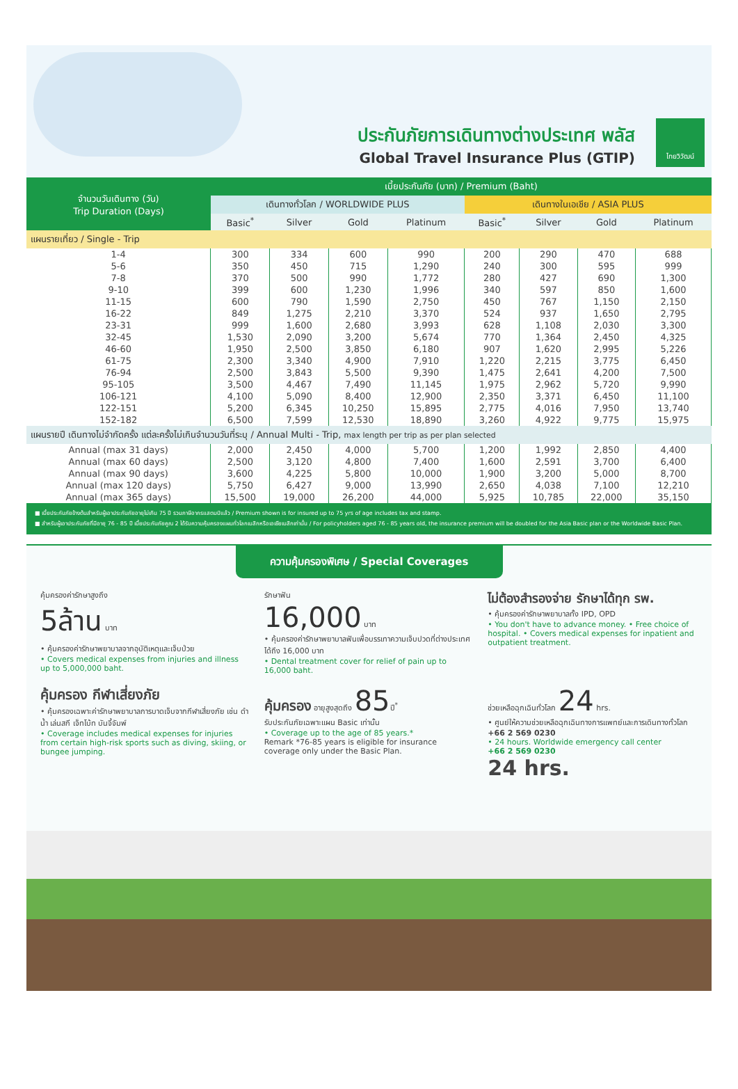ประกันภัยการเดินทางต่างประเทศ พลัส
Global Travel Insurance Plus (GTIP)
ไทยวิวัฒน์
| จำนวนวันเดินทาง (วัน) Trip Duration (Days) | เบี้ยประกันภัย (บาท) / Premium (Baht) | | | | | | | |
| --- | --- | --- | --- | --- | --- | --- | --- | --- |
| | เดินทางทั่วโลก / WORLDWIDE PLUS | | | | เดินทางในเอเชีย / ASIA PLUS | | | |
| | Basic<sup>*</sup> | Silver | Gold | Platinum | Basic<sup>*</sup> | Silver | Gold | Platinum |
| แผนรายเที่ยว / Single - Trip | | | | | | | | |
| 1-4 | 300 | 334 | 600 | 990 | 200 | 290 | 470 | 688 |
| 5-6 | 350 | 450 | 715 | 1,290 | 240 | 300 | 595 | 999 |
| 7-8 | 370 | 500 | 990 | 1,772 | 280 | 427 | 690 | 1,300 |
| 9-10 | 399 | 600 | 1,230 | 1,996 | 340 | 597 | 850 | 1,600 |
| 11-15 | 600 | 790 | 1,590 | 2,750 | 450 | 767 | 1,150 | 2,150 |
| 16-22 | 849 | 1,275 | 2,210 | 3,370 | 524 | 937 | 1,650 | 2,795 |
| 23-31 | 999 | 1,600 | 2,680 | 3,993 | 628 | 1,108 | 2,030 | 3,300 |
| 32-45 | 1,530 | 2,090 | 3,200 | 5,674 | 770 | 1,364 | 2,450 | 4,325 |
| 46-60 | 1,950 | 2,500 | 3,850 | 6,180 | 907 | 1,620 | 2,995 | 5,226 |
| 61-75 | 2,300 | 3,340 | 4,900 | 7,910 | 1,220 | 2,215 | 3,775 | 6,450 |
| 76-94 | 2,500 | 3,843 | 5,500 | 9,390 | 1,475 | 2,641 | 4,200 | 7,500 |
| 95-105 | 3,500 | 4,467 | 7,490 | 11,145 | 1,975 | 2,962 | 5,720 | 9,990 |
| 106-121 | 4,100 | 5,090 | 8,400 | 12,900 | 2,350 | 3,371 | 6,450 | 11,100 |
| 122-151 | 5,200 | 6,345 | 10,250 | 15,895 | 2,775 | 4,016 | 7,950 | 13,740 |
| 152-182 | 6,500 | 7,599 | 12,530 | 18,890 | 3,260 | 4,922 | 9,775 | 15,975 |
| แผนรายปี เดินทางไม่จำกัดครั้ง แต่ละครั้งไม่เกินจำนวนวันที่ระบุ / Annual Multi - Trip, max length per trip as per plan selected | | | | | | | | |
| Annual (max 31 days) | 2,000 | 2,450 | 4,000 | 5,700 | 1,200 | 1,992 | 2,850 | 4,400 |
| Annual (max 60 days) | 2,500 | 3,120 | 4,800 | 7,400 | 1,600 | 2,591 | 3,700 | 6,400 |
| Annual (max 90 days) | 3,600 | 4,225 | 5,800 | 10,000 | 1,900 | 3,200 | 5,000 | 8,700 |
| Annual (max 120 days) | 5,750 | 6,427 | 9,000 | 13,990 | 2,650 | 4,038 | 7,100 | 12,210 |
| Annual (max 365 days) | 15,500 | 19,000 | 26,200 | 44,000 | 5,925 | 10,785 | 22,000 | 35,150 |
■ เบี้ยประกันภัยข้างต้นสำหรับผู้เอาประกันภัยอายุไม่เกิน 75 ปี รวมภาษีอากรแสตมป์แล้ว / Premium shown is for insured up to 75 yrs of age includes tax and stamp.
■ สำหรับผู้เอาประกันภัยที่มีอายุ 76 - 85 ปี เบี้ยประกันภัยคูณ 2 ได้รับความคุ้มครองแผนทั่วโลกเบสิกหรือเอเชียเบสิกเท่านั้น / For policyholders aged 76 - 85 years old, the insurance premium will be doubled for the Asia Basic plan or the Worldwide Basic Plan.
ความคุ้มครองพิเศษ / Special Coverages
คุ้มครองค่ารักษาสูงถึง
5ล้าน บาท
• คุ้มครองค่ารักษาพยาบาลจากอุบัติเหตุและเจ็บป่วย
• Covers medical expenses from injuries and illness up to 5,000,000 baht.
รักษาฟัน
16,000 บาท
• คุ้มครองค่ารักษาพยาบาลฟันเพื่อบรรเทาความเจ็บปวดที่ต่างประเทศ ได้ถึง 16,000 บาท
• Dental treatment cover for relief of pain up to 16,000 baht.
ไม่ต้องสำรองจ่าย รักษาได้ทุก รพ.
• คุ้มครองค่ารักษาพยาบาลทั้ง IPD, OPD
• You don't have to advance money. • Free choice of hospital. • Covers medical expenses for inpatient and outpatient treatment.
คุ้มครอง กีฬาเสี่ยงภัย
• คุ้มครองเฉพาะค่ารักษาพยาบาลการบาดเจ็บจากกีฬาเสี่ยงภัย เช่น ดำน้ำ เล่นสกี เจ็ทโบ้ท บันจี้จัมพ์
• Coverage includes medical expenses for injuries from certain high-risk sports such as diving, skiing, or bungee jumping.
คุ้มครอง อายุสูงสุดถึง 85ปี<sup>*</sup>
รับประกันภัยเฉพาะแผน Basic เท่านั้น
• Coverage up to the age of 85 years.*
Remark *76-85 years is eligible for insurance coverage only under the Basic Plan.
ช่วยเหลือฉุกเฉินทั่วโลก 24 hrs.
• ศูนย์ให้ความช่วยเหลือฉุกเฉินทางการแพทย์และการเดินทางทั่วโลก
+66 2 569 0230
• 24 hours. Worldwide emergency call center
+66 2 569 0230
24 hrs.